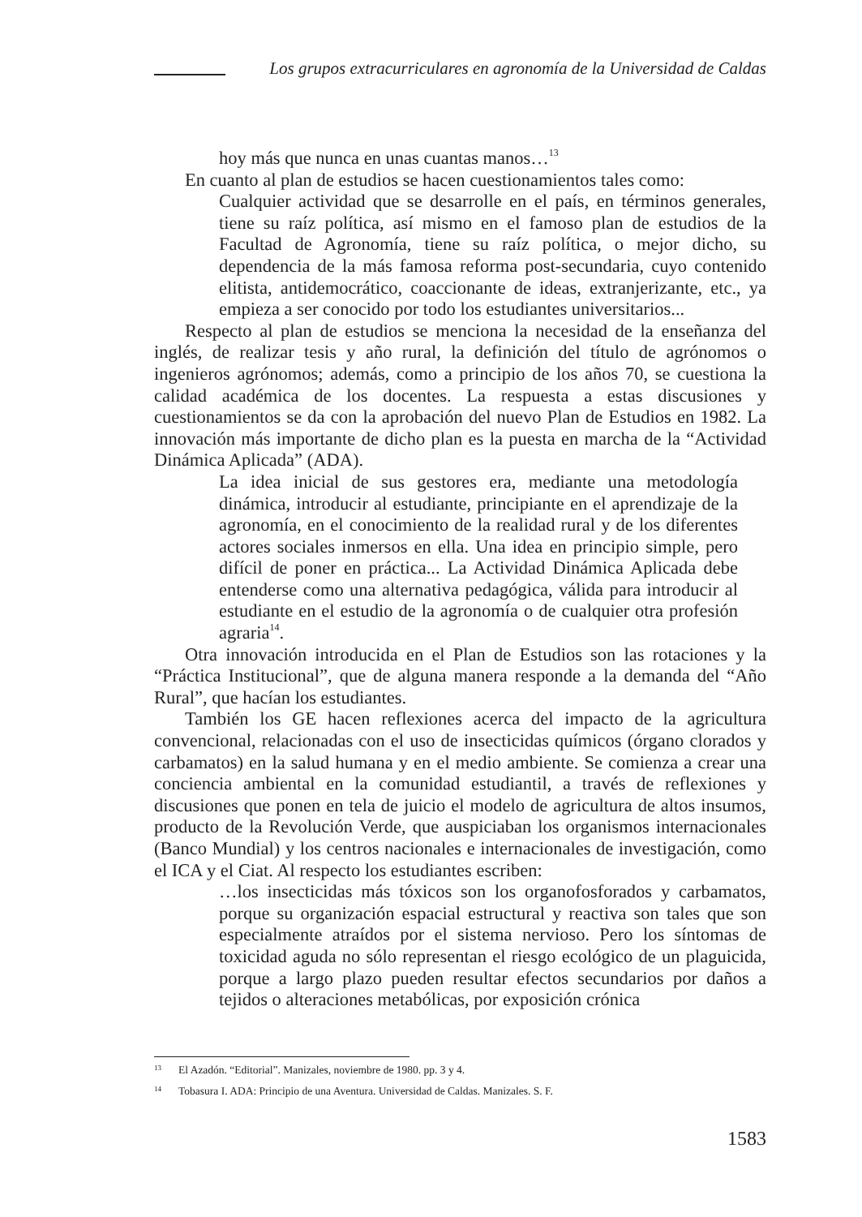Los grupos extracurriculares en agronomía de la Universidad de Caldas
hoy más que nunca en unas cuantas manos…<sup>13</sup>
En cuanto al plan de estudios se hacen cuestionamientos tales como:
Cualquier actividad que se desarrolle en el país, en términos generales, tiene su raíz política, así mismo en el famoso plan de estudios de la Facultad de Agronomía, tiene su raíz política, o mejor dicho, su dependencia de la más famosa reforma post-secundaria, cuyo contenido elitista, antidemocrático, coaccionante de ideas, extranjerizante, etc., ya empieza a ser conocido por todo los estudiantes universitarios...
Respecto al plan de estudios se menciona la necesidad de la enseñanza del inglés, de realizar tesis y año rural, la definición del título de agrónomos o ingenieros agrónomos; además, como a principio de los años 70, se cuestiona la calidad académica de los docentes. La respuesta a estas discusiones y cuestionamientos se da con la aprobación del nuevo Plan de Estudios en 1982. La innovación más importante de dicho plan es la puesta en marcha de la “Actividad Dinámica Aplicada” (ADA).
La idea inicial de sus gestores era, mediante una metodología dinámica, introducir al estudiante, principiante en el aprendizaje de la agronomía, en el conocimiento de la realidad rural y de los diferentes actores sociales inmersos en ella. Una idea en principio simple, pero difícil de poner en práctica... La Actividad Dinámica Aplicada debe entenderse como una alternativa pedagógica, válida para introducir al estudiante en el estudio de la agronomía o de cualquier otra profesión agraria<sup>14</sup>.
Otra innovación introducida en el Plan de Estudios son las rotaciones y la “Práctica Institucional”, que de alguna manera responde a la demanda del “Año Rural”, que hacían los estudiantes.
También los GE hacen reflexiones acerca del impacto de la agricultura convencional, relacionadas con el uso de insecticidas químicos (órgano clorados y carbamatos) en la salud humana y en el medio ambiente. Se comienza a crear una conciencia ambiental en la comunidad estudiantil, a través de reflexiones y discusiones que ponen en tela de juicio el modelo de agricultura de altos insumos, producto de la Revolución Verde, que auspiciaban los organismos internacionales (Banco Mundial) y los centros nacionales e internacionales de investigación, como el ICA y el Ciat. Al respecto los estudiantes escriben:
…los insecticidas más tóxicos son los organofosforados y carbamatos, porque su organización espacial estructural y reactiva son tales que son especialmente atraídos por el sistema nervioso. Pero los síntomas de toxicidad aguda no sólo representan el riesgo ecológico de un plaguicida, porque a largo plazo pueden resultar efectos secundarios por daños a tejidos o alteraciones metabólicas, por exposición crónica
13 El Azadón. “Editorial”. Manizales, noviembre de 1980. pp. 3 y 4.
14 Tobasura I. ADA: Principio de una Aventura. Universidad de Caldas. Manizales. S. F.
1583